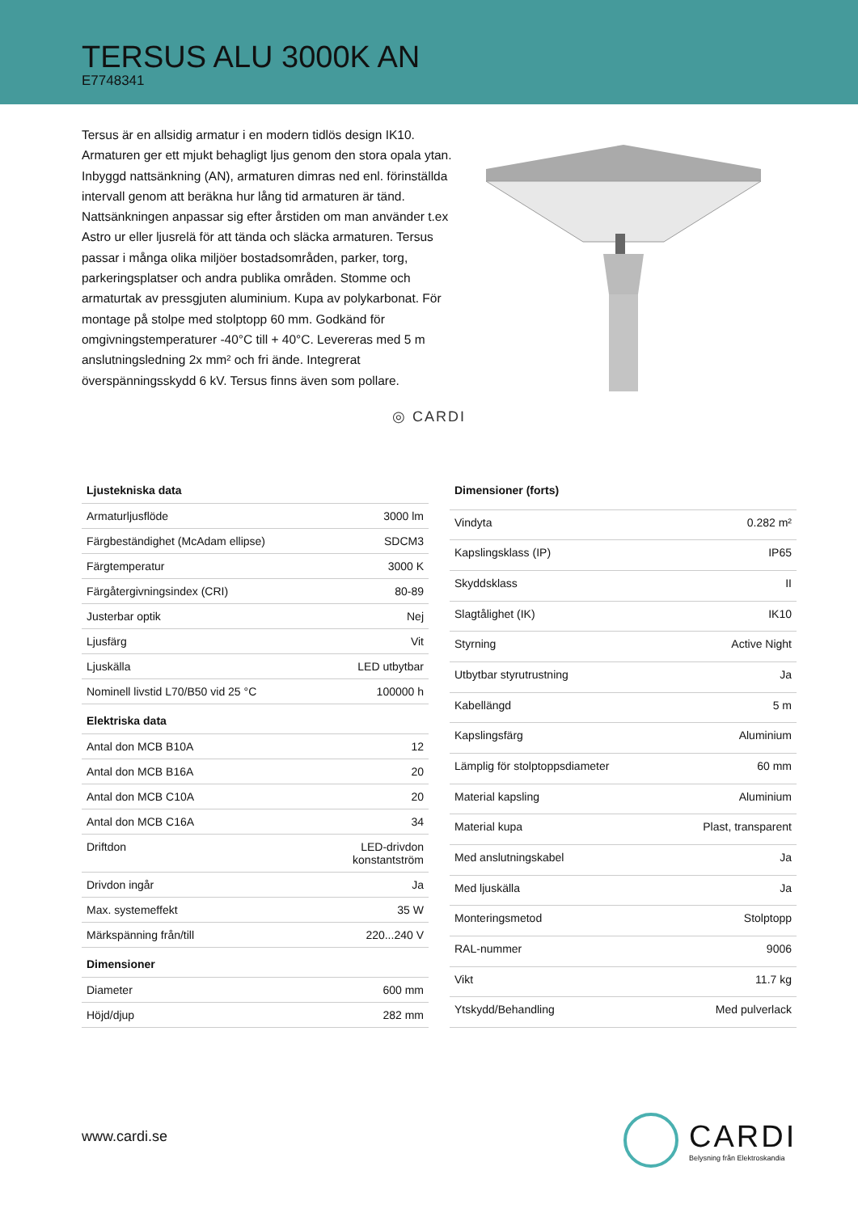TERSUS ALU 3000K AN
E7748341
Tersus är en allsidig armatur i en modern tidlös design IK10. Armaturen ger ett mjukt behagligt ljus genom den stora opala ytan. Inbyggd nattsänkning (AN), armaturen dimras ned enl. förinställda intervall genom att beräkna hur lång tid armaturen är tänd. Nattsänkningen anpassar sig efter årstiden om man använder t.ex Astro ur eller ljusrelä för att tända och släcka armaturen. Tersus passar i många olika miljöer bostadsområden, parker, torg, parkeringsplatser och andra publika områden. Stomme och armaturtak av pressgjuten aluminium. Kupa av polykarbonat. För montage på stolpe med stolptopp 60 mm. Godkänd för omgivningstemperaturer -40°C till + 40°C. Levereras med 5 m anslutningsledning 2x mm² och fri ände. Integrerat överspänningsskydd 6 kV. Tersus finns även som pollare.
◎ CARDI
| Ljustekniska data | |
| --- | --- |
| Armaturljusflöde | 3000 lm |
| Färgbeständighet (McAdam ellipse) | SDCM3 |
| Färgtemperatur | 3000 K |
| Färgåtergivningsindex (CRI) | 80-89 |
| Justerbar optik | Nej |
| Ljusfärg | Vit |
| Ljuskälla | LED utbytbar |
| Nominell livstid L70/B50 vid 25 °C | 100000 h |
| Elektriska data | |
| Antal don MCB B10A | 12 |
| Antal don MCB B16A | 20 |
| Antal don MCB C10A | 20 |
| Antal don MCB C16A | 34 |
| Driftdon | LED-drivdon konstantström |
| Drivdon ingår | Ja |
| Max. systemeffekt | 35 W |
| Märkspänning från/till | 220...240 V |
| Dimensioner | |
| Diameter | 600 mm |
| Höjd/djup | 282 mm |
| Dimensioner (forts) | |
| --- | --- |
| Vindyta | 0.282 m² |
| Kapslingsklass (IP) | IP65 |
| Skyddsklass | II |
| Slagtålighet (IK) | IK10 |
| Styrning | Active Night |
| Utbytbar styrutrustning | Ja |
| Kabellängd | 5 m |
| Kapslingsfärg | Aluminium |
| Lämplig för stolptoppsdiameter | 60 mm |
| Material kapsling | Aluminium |
| Material kupa | Plast, transparent |
| Med anslutningskabel | Ja |
| Med ljuskälla | Ja |
| Monteringsmetod | Stolptopp |
| RAL-nummer | 9006 |
| Vikt | 11.7 kg |
| Ytskydd/Behandling | Med pulverlack |
www.cardi.se
CARDI
Belysning från Elektroskandia